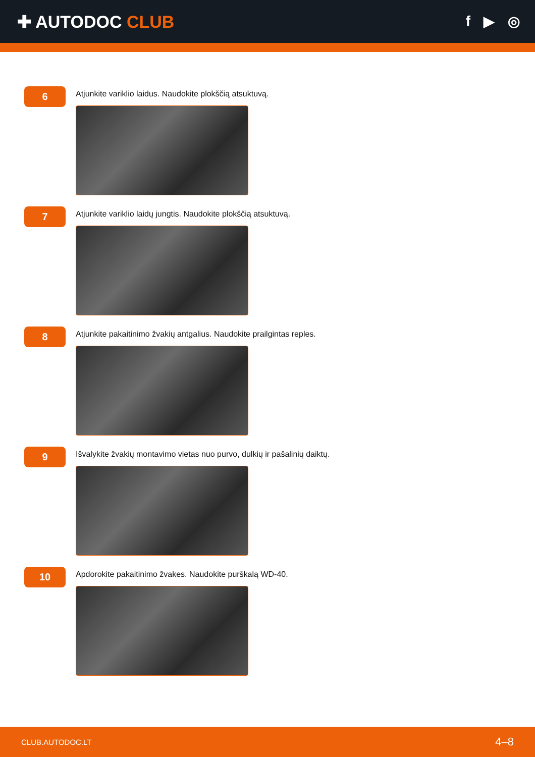✚ AUTODOC CLUB
f ▶ ◎
6
Atjunkite variklio laidus. Naudokite plokščią atsuktuvą.
7
Atjunkite variklio laidų jungtis. Naudokite plokščią atsuktuvą.
8
Atjunkite pakaitinimo žvakių antgalius. Naudokite prailgintas reples.
9
Išvalykite žvakių montavimo vietas nuo purvo, dulkių ir pašalinių daiktų.
10
Apdorokite pakaitinimo žvakes. Naudokite purškalą WD-40.
CLUB.AUTODOC.LT 4–8